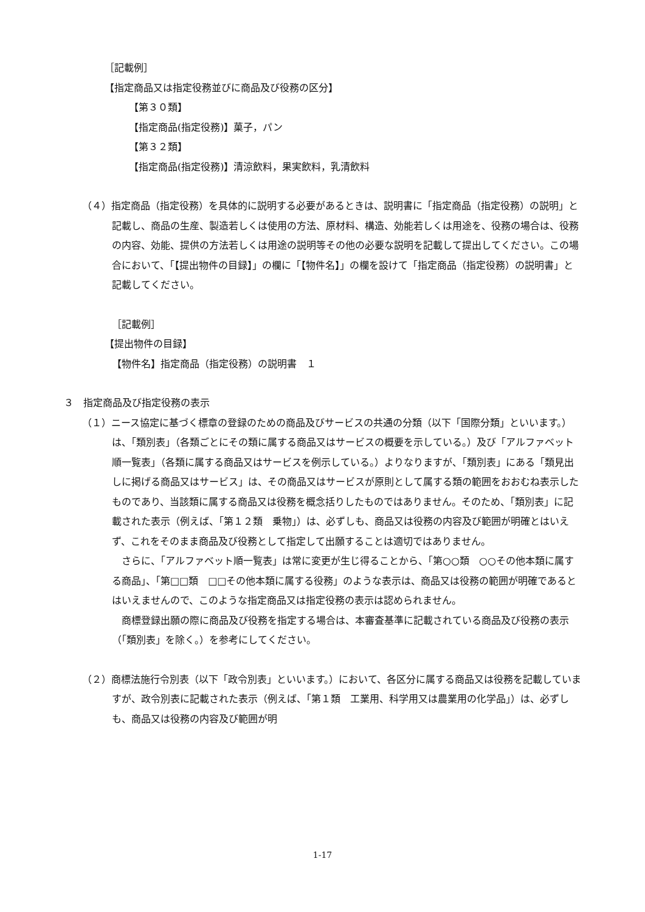［記載例］
【指定商品又は指定役務並びに商品及び役務の区分】
【第３０類】
【指定商品(指定役務)】菓子，パン
【第３２類】
【指定商品(指定役務)】清涼飲料，果実飲料，乳清飲料
（４）指定商品（指定役務）を具体的に説明する必要があるときは、説明書に「指定商品（指定役務）の説明」と記載し、商品の生産、製造若しくは使用の方法、原材料、構造、効能若しくは用途を、役務の場合は、役務の内容、効能、提供の方法若しくは用途の説明等その他の必要な説明を記載して提出してください。この場合において、「【提出物件の目録】」の欄に「【物件名】」の欄を設けて「指定商品（指定役務）の説明書」と記載してください。
［記載例］
【提出物件の目録】
【物件名】指定商品（指定役務）の説明書　１
３　指定商品及び指定役務の表示
（１）ニース協定に基づく標章の登録のための商品及びサービスの共通の分類（以下「国際分類」といいます。）は、「類別表」（各類ごとにその類に属する商品又はサービスの概要を示している。）及び「アルファベット順一覧表」（各類に属する商品又はサービスを例示している。）よりなりますが、「類別表」にある「類見出しに掲げる商品又はサービス」は、その商品又はサービスが原則として属する類の範囲をおおむね表示したものであり、当該類に属する商品又は役務を概念括りしたものではありません。そのため、「類別表」に記載された表示（例えば、「第１２類　乗物」）は、必ずしも、商品又は役務の内容及び範囲が明確とはいえず、これをそのまま商品及び役務として指定して出願することは適切ではありません。
さらに、「アルファベット順一覧表」は常に変更が生じ得ることから、「第○○類　○○その他本類に属する商品」、「第□□類　□□その他本類に属する役務」のような表示は、商品又は役務の範囲が明確であるとはいえませんので、このような指定商品又は指定役務の表示は認められません。
商標登録出願の際に商品及び役務を指定する場合は、本審査基準に記載されている商品及び役務の表示（「類別表」を除く。）を参考にしてください。
（２）商標法施行令別表（以下「政令別表」といいます。）において、各区分に属する商品又は役務を記載していますが、政令別表に記載された表示（例えば、「第１類　工業用、科学用又は農業用の化学品」）は、必ずしも、商品又は役務の内容及び範囲が明
1-17